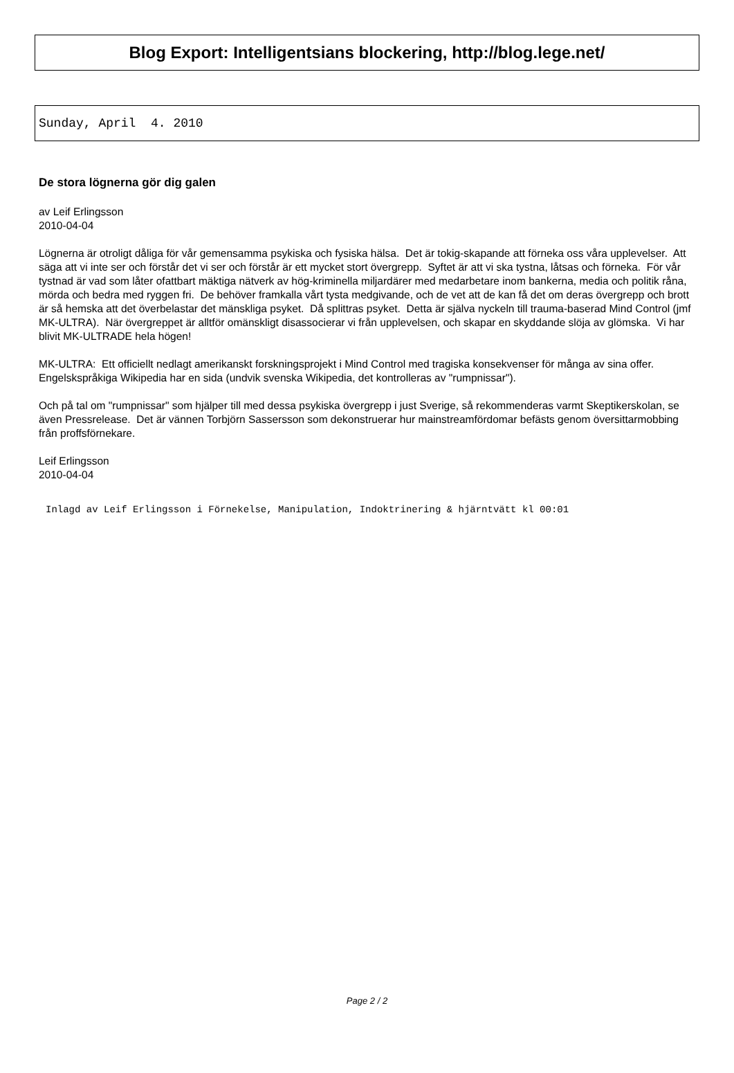Blog Export: Intelligentsians blockering, http://blog.lege.net/
Sunday, April 4. 2010
De stora lögnerna gör dig galen
av Leif Erlingsson
2010-04-04
Lögnerna är otroligt dåliga för vår gemensamma psykiska och fysiska hälsa. Det är tokig-skapande att förneka oss våra upplevelser. Att säga att vi inte ser och förstår det vi ser och förstår är ett mycket stort övergrepp. Syftet är att vi ska tystna, låtsas och förneka. För vår tystnad är vad som låter ofattbart mäktiga nätverk av hög-kriminella miljardärer med medarbetare inom bankerna, media och politik råna, mörda och bedra med ryggen fri. De behöver framkalla vårt tysta medgivande, och de vet att de kan få det om deras övergrepp och brott är så hemska att det överbelastar det mänskliga psyket. Då splittras psyket. Detta är själva nyckeln till trauma-baserad Mind Control (jmf MK-ULTRA). När övergreppet är alltför omänskligt disassocierar vi från upplevelsen, och skapar en skyddande slöja av glömska. Vi har blivit MK-ULTRADE hela högen!
MK-ULTRA: Ett officiellt nedlagt amerikanskt forskningsprojekt i Mind Control med tragiska konsekvenser för många av sina offer. Engelskspråkiga Wikipedia har en sida (undvik svenska Wikipedia, det kontrolleras av "rumpnissar").
Och på tal om "rumpnissar" som hjälper till med dessa psykiska övergrepp i just Sverige, så rekommenderas varmt Skeptikerskolan, se även Pressrelease. Det är vännen Torbjörn Sassersson som dekonstruerar hur mainstreamfördomar befästs genom översittarmobbing från proffsförnekare.
Leif Erlingsson
2010-04-04
Inlagd av Leif Erlingsson i Förnekelse, Manipulation, Indoktrinering & hjärntvätt kl 00:01
Page 2 / 2